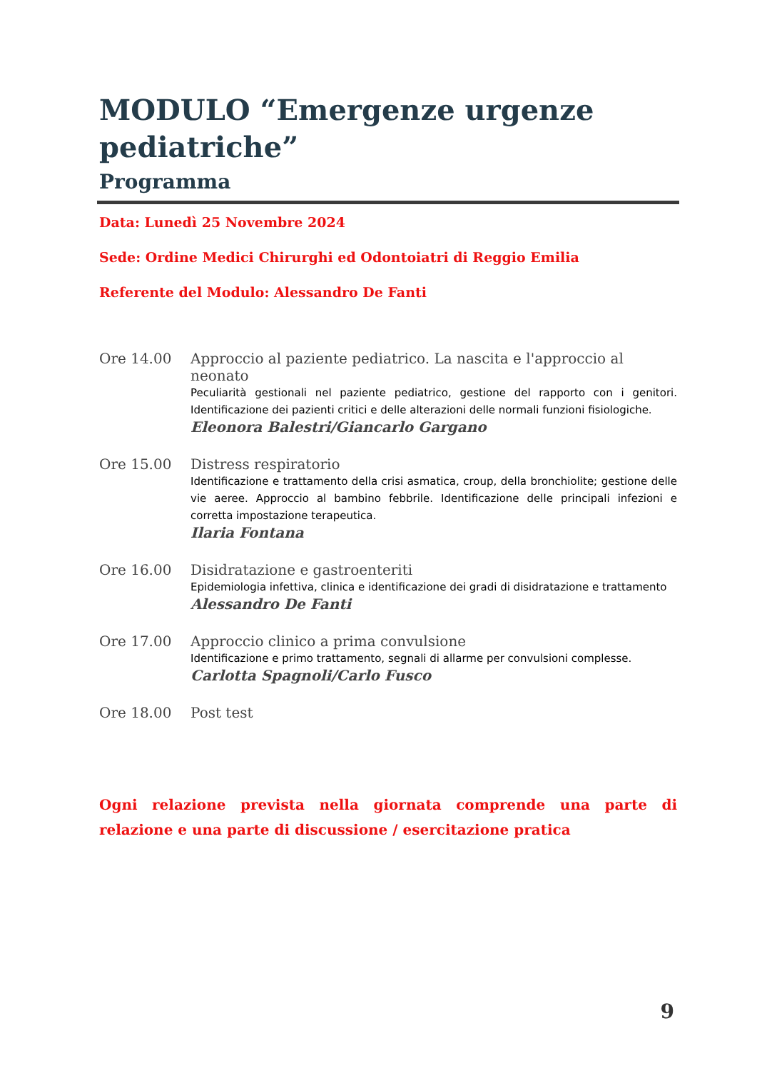MODULO “Emergenze urgenze pediatriche”
Programma
Data: Lunedì 25 Novembre 2024
Sede: Ordine Medici Chirurghi ed Odontoiatri di Reggio Emilia
Referente del Modulo: Alessandro De Fanti
Ore 14.00 Approccio al paziente pediatrico. La nascita e l'approccio al neonato
Peculiarità gestionali nel paziente pediatrico, gestione del rapporto con i genitori. Identificazione dei pazienti critici e delle alterazioni delle normali funzioni fisiologiche.
Eleonora Balestri/Giancarlo Gargano
Ore 15.00 Distress respiratorio
Identificazione e trattamento della crisi asmatica, croup, della bronchiolite; gestione delle vie aeree. Approccio al bambino febbrile. Identificazione delle principali infezioni e corretta impostazione terapeutica.
Ilaria Fontana
Ore 16.00 Disidratazione e gastroenteriti
Epidemiologia infettiva, clinica e identificazione dei gradi di disidratazione e trattamento
Alessandro De Fanti
Ore 17.00 Approccio clinico a prima convulsione
Identificazione e primo trattamento, segnali di allarme per convulsioni complesse.
Carlotta Spagnoli/Carlo Fusco
Ore 18.00 Post test
Ogni relazione prevista nella giornata comprende una parte di relazione e una parte di discussione / esercitazione pratica
9